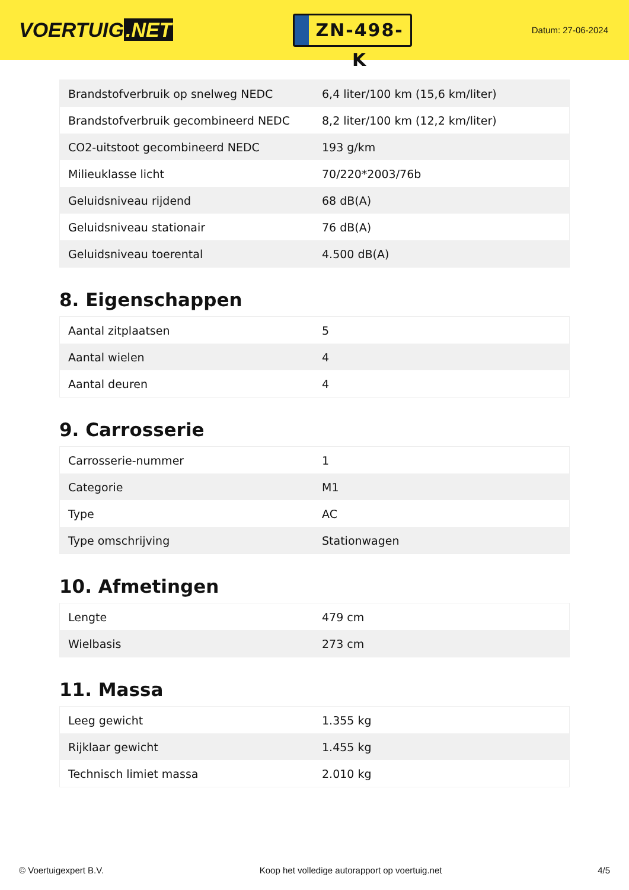VOERTUIG.NET
ZN-498-K
Datum: 27-06-2024
| Brandstofverbruik op snelweg NEDC | 6,4 liter/100 km (15,6 km/liter) |
| Brandstofverbruik gecombineerd NEDC | 8,2 liter/100 km (12,2 km/liter) |
| CO2-uitstoot gecombineerd NEDC | 193 g/km |
| Milieuklasse licht | 70/220*2003/76b |
| Geluidsniveau rijdend | 68 dB(A) |
| Geluidsniveau stationair | 76 dB(A) |
| Geluidsniveau toerental | 4.500 dB(A) |
8. Eigenschappen
| Aantal zitplaatsen | 5 |
| Aantal wielen | 4 |
| Aantal deuren | 4 |
9. Carrosserie
| Carrosserie-nummer | 1 |
| Categorie | M1 |
| Type | AC |
| Type omschrijving | Stationwagen |
10. Afmetingen
| Lengte | 479 cm |
| Wielbasis | 273 cm |
11. Massa
| Leeg gewicht | 1.355 kg |
| Rijklaar gewicht | 1.455 kg |
| Technisch limiet massa | 2.010 kg |
© Voertuigexpert B.V. Koop het volledige autorapport op voertuig.net 4/5